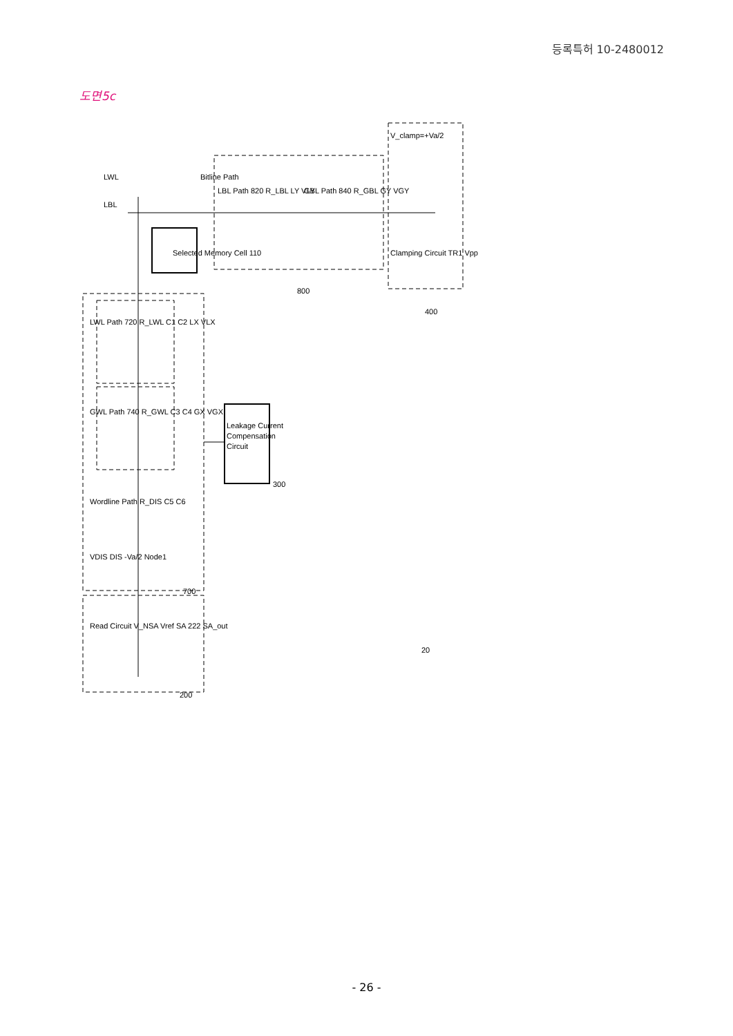등록특허 10-2480012
도면5c
800
400
700
300
200
20
Selected Memory Cell 110
Bitline Path
LBL Path 820 R_LBL LY VLY
GBL Path 840 R_GBL GY VGY
V_clamp=+Va/2
Clamping Circuit TR1 Vpp
LWL
LBL
Leakage Current
Compensation
Circuit
LWL Path 720 R_LWL C1 C2 LX VLX
GWL Path 740 R_GWL C3 C4 GX VGX
Wordline Path R_DIS C5 C6
VDIS DIS -Va/2 Node1
Read Circuit V_NSA Vref SA 222 SA_out
- 26 -